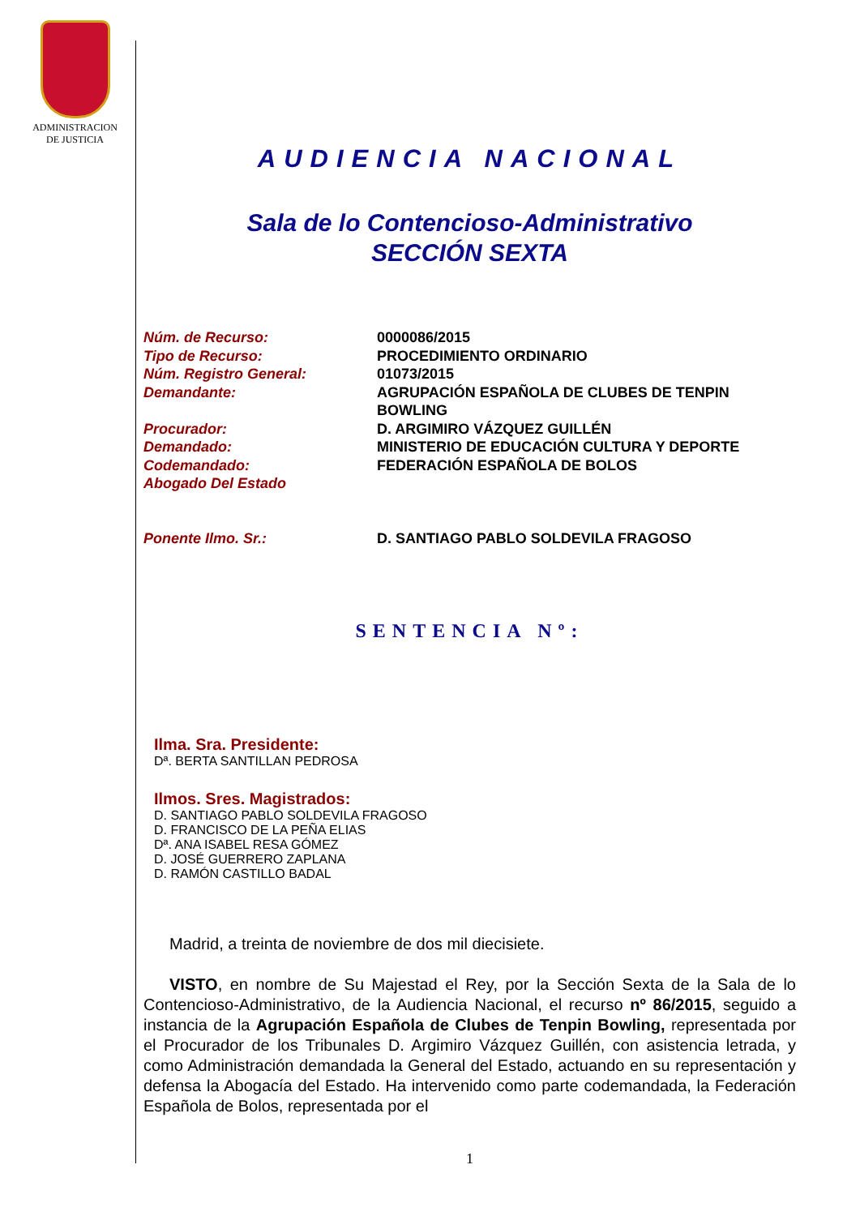ADMINISTRACION
DE JUSTICIA
AUDIENCIA NACIONAL
Sala de lo Contencioso-Administrativo
SECCIÓN SEXTA
| Núm. de Recurso: | 0000086/2015 |
| Tipo de Recurso: | PROCEDIMIENTO ORDINARIO |
| Núm. Registro General: | 01073/2015 |
| Demandante: | AGRUPACIÓN ESPAÑOLA DE CLUBES DE TENPIN BOWLING |
| Procurador: | D. ARGIMIRO VÁZQUEZ GUILLÉN |
| Demandado: | MINISTERIO DE EDUCACIÓN CULTURA Y DEPORTE |
| Codemandado: | FEDERACIÓN ESPAÑOLA DE BOLOS |
| Abogado Del Estado | |
| Ponente Ilmo. Sr.: | D. SANTIAGO PABLO SOLDEVILA FRAGOSO |
SENTENCIA Nº:
Ilma. Sra. Presidente:
Dª. BERTA SANTILLAN PEDROSA
Ilmos. Sres. Magistrados:
D. SANTIAGO PABLO SOLDEVILA FRAGOSO
D. FRANCISCO DE LA PEÑA ELIAS
Dª. ANA ISABEL RESA GÓMEZ
D. JOSÉ GUERRERO ZAPLANA
D. RAMÓN CASTILLO BADAL
Madrid, a treinta de noviembre de dos mil diecisiete.
VISTO, en nombre de Su Majestad el Rey, por la Sección Sexta de la Sala de lo Contencioso-Administrativo, de la Audiencia Nacional, el recurso nº 86/2015, seguido a instancia de la Agrupación Española de Clubes de Tenpin Bowling, representada por el Procurador de los Tribunales D. Argimiro Vázquez Guillén, con asistencia letrada, y como Administración demandada la General del Estado, actuando en su representación y defensa la Abogacía del Estado. Ha intervenido como parte codemandada, la Federación Española de Bolos, representada por el
1